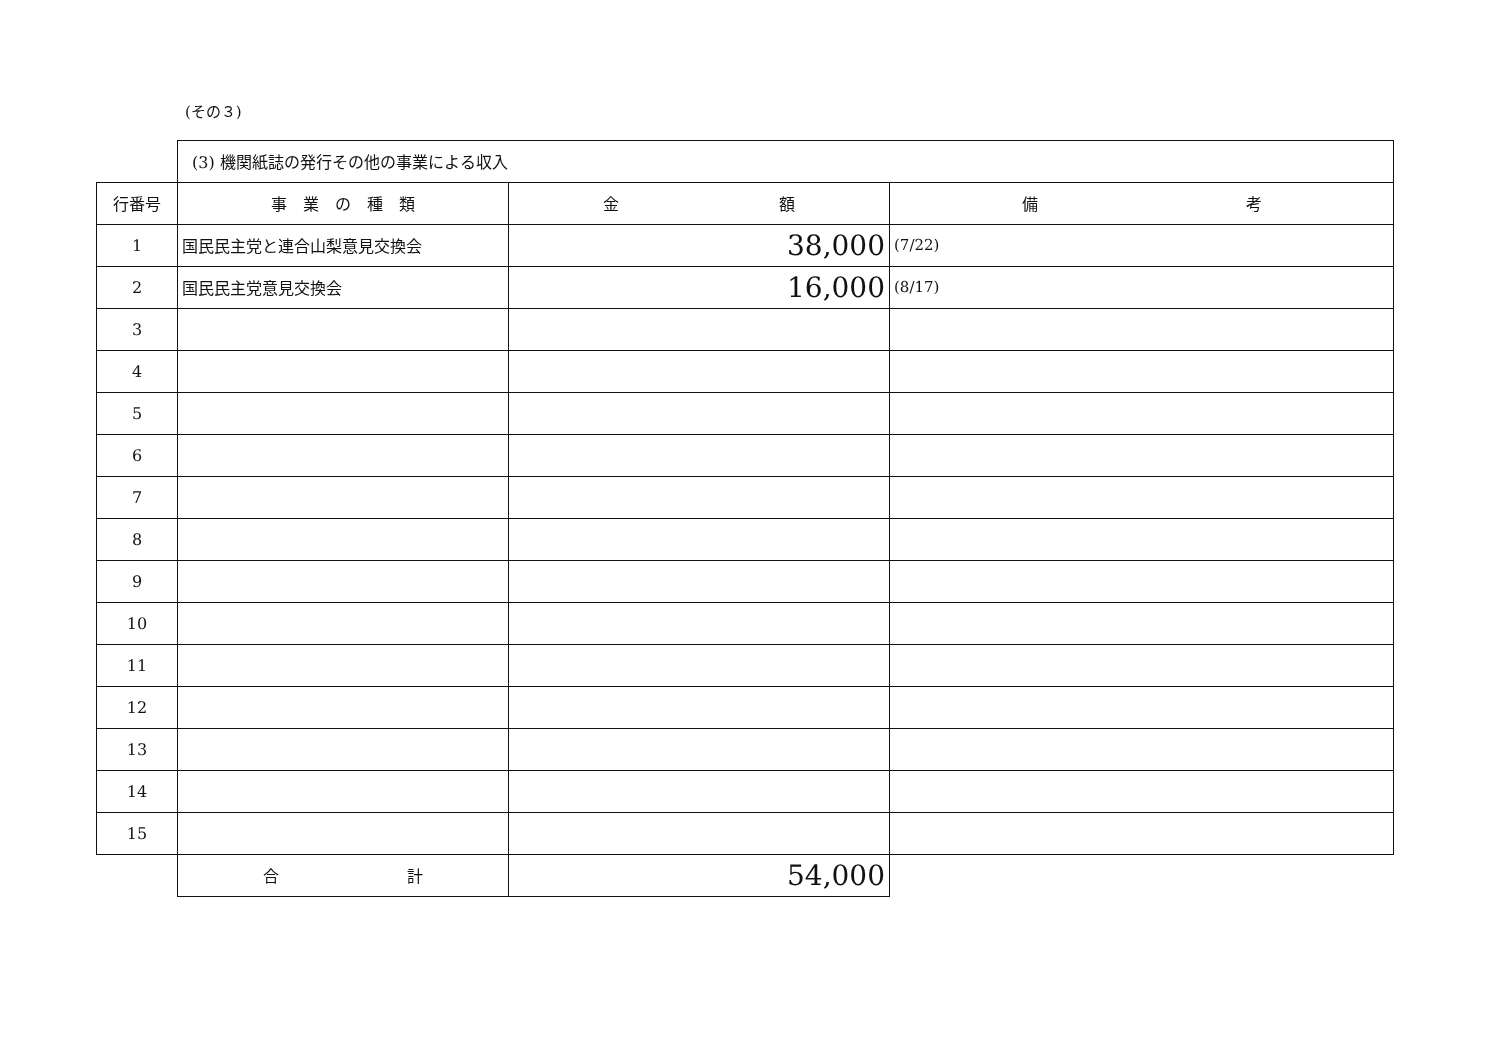(その３)
| | (3) 機関紙誌の発行その他の事業による収入 | | |
| 行番号 | 事 業 の 種 類 | 金 額 | 備 考 |
| 1 | 国民民主党と連合山梨意見交換会 | 38,000 | (7/22) |
| 2 | 国民民主党意見交換会 | 16,000 | (8/17) |
| 3 | | | |
| 4 | | | |
| 5 | | | |
| 6 | | | |
| 7 | | | |
| 8 | | | |
| 9 | | | |
| 10 | | | |
| 11 | | | |
| 12 | | | |
| 13 | | | |
| 14 | | | |
| 15 | | | |
| | 合 計 | 54,000 | |